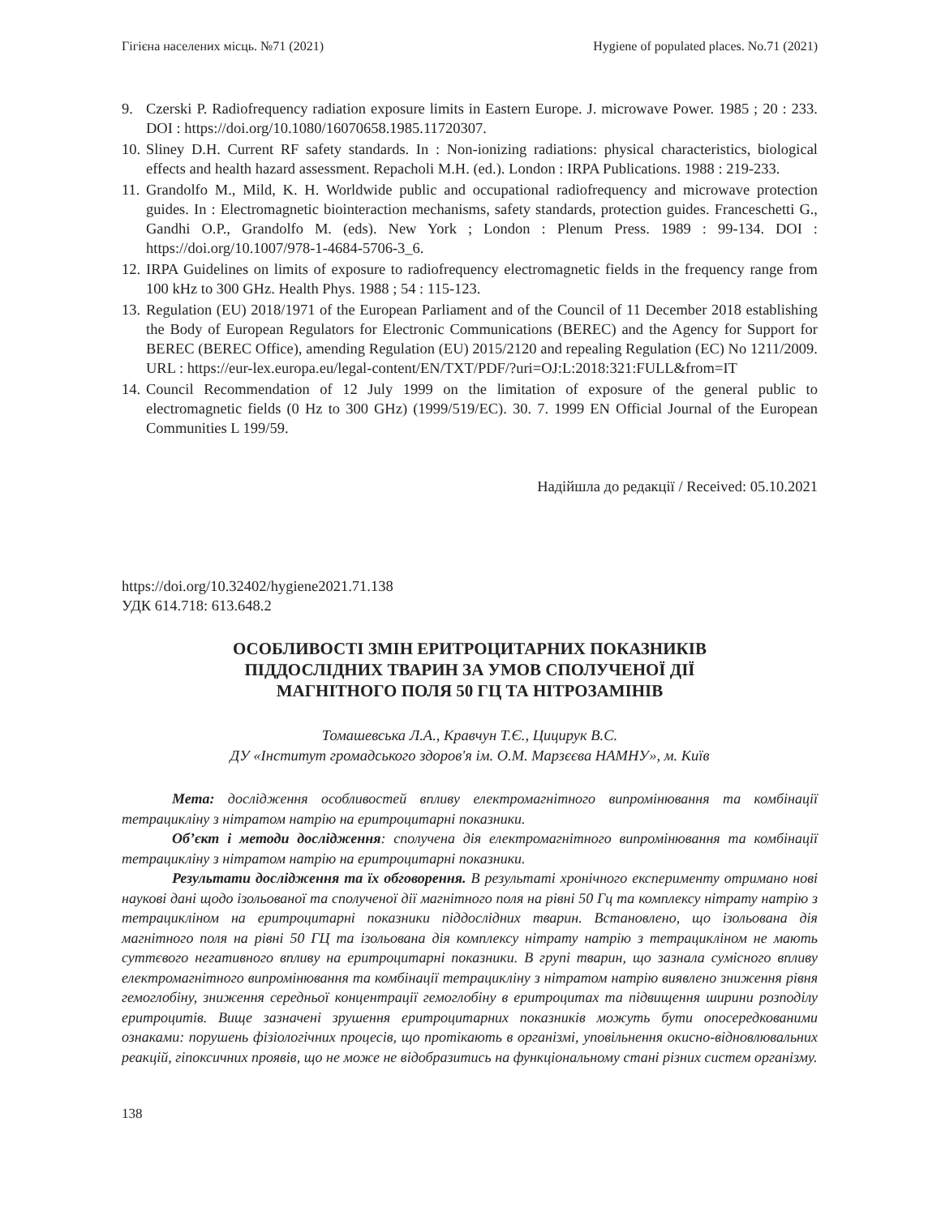Гігієна населених місць. №71 (2021) Hygiene of populated places. No.71 (2021)
9. Czerski P. Radiofrequency radiation exposure limits in Eastern Europe. J. microwave Power. 1985 ; 20 : 233. DOI : https://doi.org/10.1080/16070658.1985.11720307.
10. Sliney D.H. Current RF safety standards. In : Non-ionizing radiations: physical characteristics, biological effects and health hazard assessment. Repacholi M.H. (ed.). London : IRPA Publications. 1988 : 219-233.
11. Grandolfo M., Mild, K. H. Worldwide public and occupational radiofrequency and microwave protection guides. In : Electromagnetic biointeraction mechanisms, safety standards, protection guides. Franceschetti G., Gandhi O.P., Grandolfo M. (eds). New York ; London : Plenum Press. 1989 : 99-134. DOI : https://doi.org/10.1007/978-1-4684-5706-3_6.
12. IRPA Guidelines on limits of exposure to radiofrequency electromagnetic fields in the frequency range from 100 kHz to 300 GHz. Health Phys. 1988 ; 54 : 115-123.
13. Regulation (EU) 2018/1971 of the European Parliament and of the Council of 11 December 2018 establishing the Body of European Regulators for Electronic Communications (BEREC) and the Agency for Support for BEREC (BEREC Office), amending Regulation (EU) 2015/2120 and repealing Regulation (EC) No 1211/2009. URL : https://eur-lex.europa.eu/legal-content/EN/TXT/PDF/?uri=OJ:L:2018:321:FULL&from=IT
14. Council Recommendation of 12 July 1999 on the limitation of exposure of the general public to electromagnetic fields (0 Hz to 300 GHz) (1999/519/EC). 30. 7. 1999 EN Official Journal of the European Communities L 199/59.
Надійшла до редакції / Received: 05.10.2021
https://doi.org/10.32402/hygiene2021.71.138
УДК 614.718: 613.648.2
ОСОБЛИВОСТІ ЗМІН ЕРИТРОЦИТАРНИХ ПОКАЗНИКІВ
ПІДДОСЛІДНИХ ТВАРИН ЗА УМОВ СПОЛУЧЕНОЇ ДІЇ
МАГНІТНОГО ПОЛЯ 50 ГЦ ТА НІТРОЗАМІНІВ
Томашевська Л.А., Кравчун Т.Є., Цицирук В.С.
ДУ «Інститут громадського здоров'я ім. О.М. Марзєєва НАМНУ», м. Київ
Мета: дослідження особливостей впливу електромагнітного випромінювання та комбінації тетрацикліну з нітратом натрію на еритроцитарні показники.
Об’єкт і методи дослідження: сполучена дія електромагнітного випромінювання та комбінації тетрацикліну з нітратом натрію на еритроцитарні показники.
Результати дослідження та їх обговорення. В результаті хронічного експерименту отримано нові наукові дані щодо ізольованої та сполученої дії магнітного поля на рівні 50 Гц та комплексу нітрату натрію з тетрацикліном на еритроцитарні показники піддослідних тварин. Встановлено, що ізольована дія магнітного поля на рівні 50 ГЦ та ізольована дія комплексу нітрату натрію з тетрацикліном не мають суттєвого негативного впливу на еритроцитарні показники. В групі тварин, що зазнала сумісного впливу електромагнітного випромінювання та комбінації тетрацикліну з нітратом натрію виявлено зниження рівня гемоглобіну, зниження середньої концентрації гемоглобіну в еритроцитах та підвищення ширини розподілу еритроцитів. Вище зазначені зрушення еритроцитарних показників можуть бути опосередкованими ознаками: порушень фізіологічних процесів, що протікають в організмі, уповільнення окисно-відновлювальних реакцій, гіпоксичних проявів, що не може не відобразитись на функціональному стані різних систем організму.
138